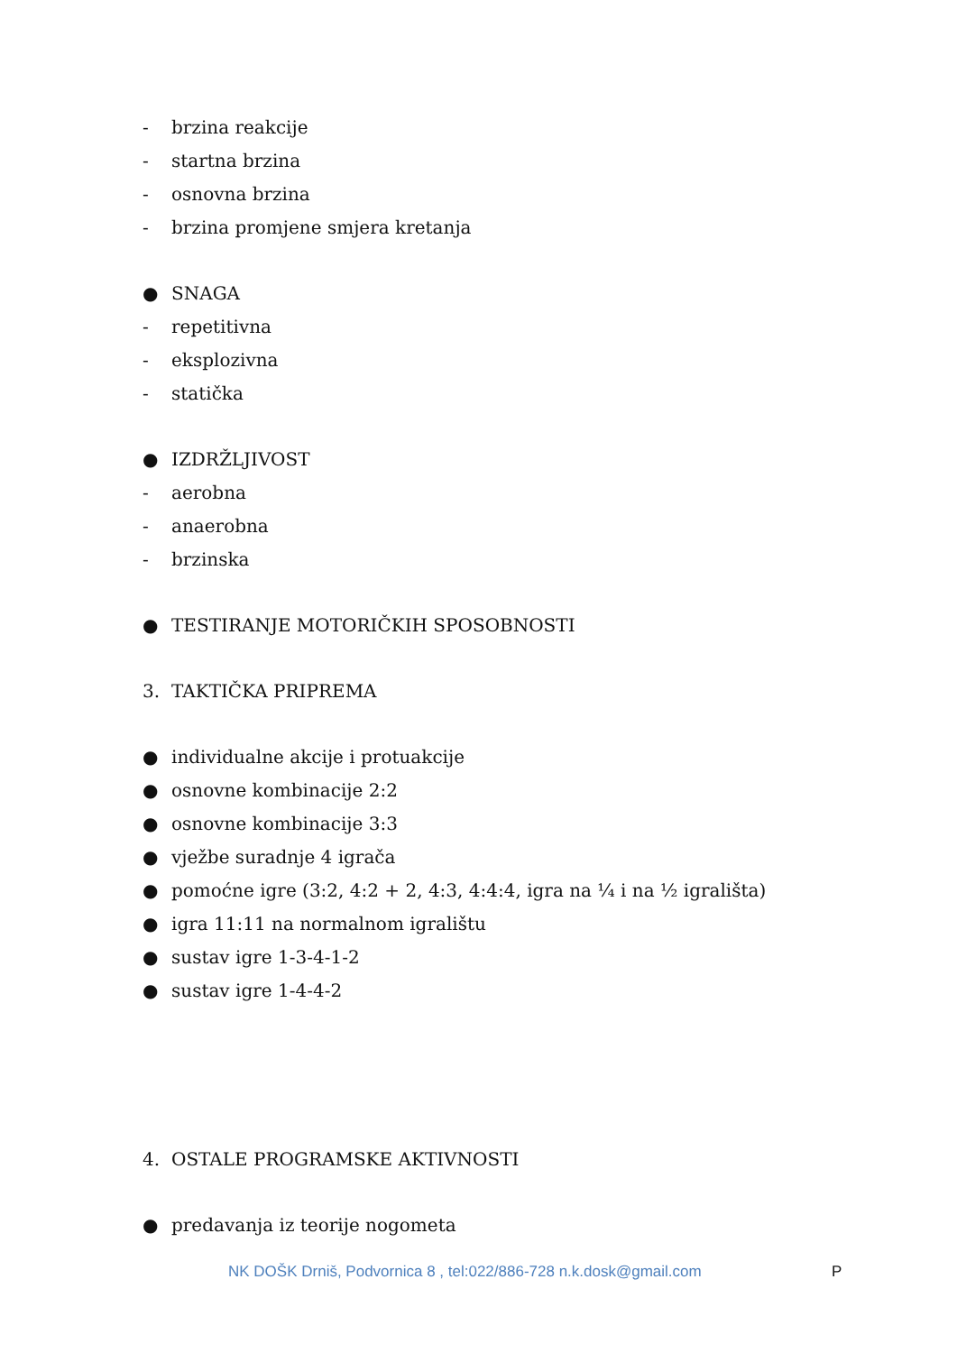- brzina reakcije
- startna brzina
- osnovna brzina
- brzina promjene smjera kretanja
● SNAGA
- repetitivna
- eksplozivna
- statička
● IZDRŽLJIVOST
- aerobna
- anaerobna
- brzinska
● TESTIRANJE MOTORIČKIH SPOSOBNOSTI
3. TAKTIČKA PRIPREMA
● individualne akcije i protuakcije
● osnovne kombinacije 2:2
● osnovne kombinacije 3:3
● vježbe suradnje 4 igrača
● pomoćne igre (3:2, 4:2 + 2, 4:3, 4:4:4, igra na ¼ i na ½ igrališta)
● igra 11:11 na normalnom igralištu
● sustav igre 1-3-4-1-2
● sustav igre 1-4-4-2
4. OSTALE PROGRAMSKE AKTIVNOSTI
● predavanja iz teorije nogometa
NK DOŠK Drniš, Podvornica 8 , tel:022/886-728 n.k.dosk@gmail.com P